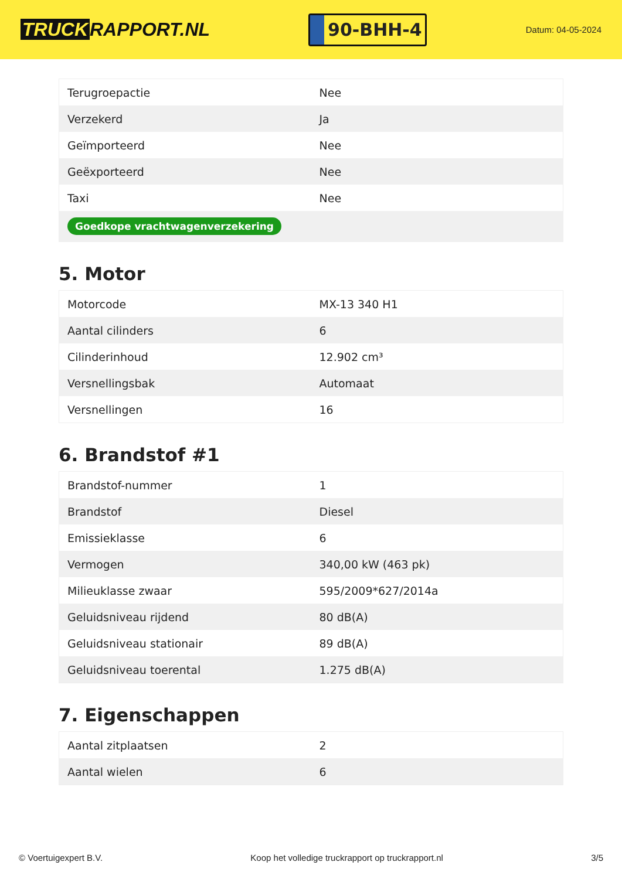TRUCK RAPPORT.NL
90-BHH-4
Datum: 04-05-2024
| Terugroepactie | Nee |
| Verzekerd | Ja |
| Geïmporteerd | Nee |
| Geëxporteerd | Nee |
| Taxi | Nee |
| Goedkope vrachtwagenverzekering | |
5. Motor
| Motorcode | MX-13 340 H1 |
| Aantal cilinders | 6 |
| Cilinderinhoud | 12.902 cm³ |
| Versnellingsbak | Automaat |
| Versnellingen | 16 |
6. Brandstof #1
| Brandstof-nummer | 1 |
| Brandstof | Diesel |
| Emissieklasse | 6 |
| Vermogen | 340,00 kW (463 pk) |
| Milieuklasse zwaar | 595/2009*627/2014a |
| Geluidsniveau rijdend | 80 dB(A) |
| Geluidsniveau stationair | 89 dB(A) |
| Geluidsniveau toerental | 1.275 dB(A) |
7. Eigenschappen
| Aantal zitplaatsen | 2 |
| Aantal wielen | 6 |
© Voertuigexpert B.V. Koop het volledige truckrapport op truckrapport.nl 3/5